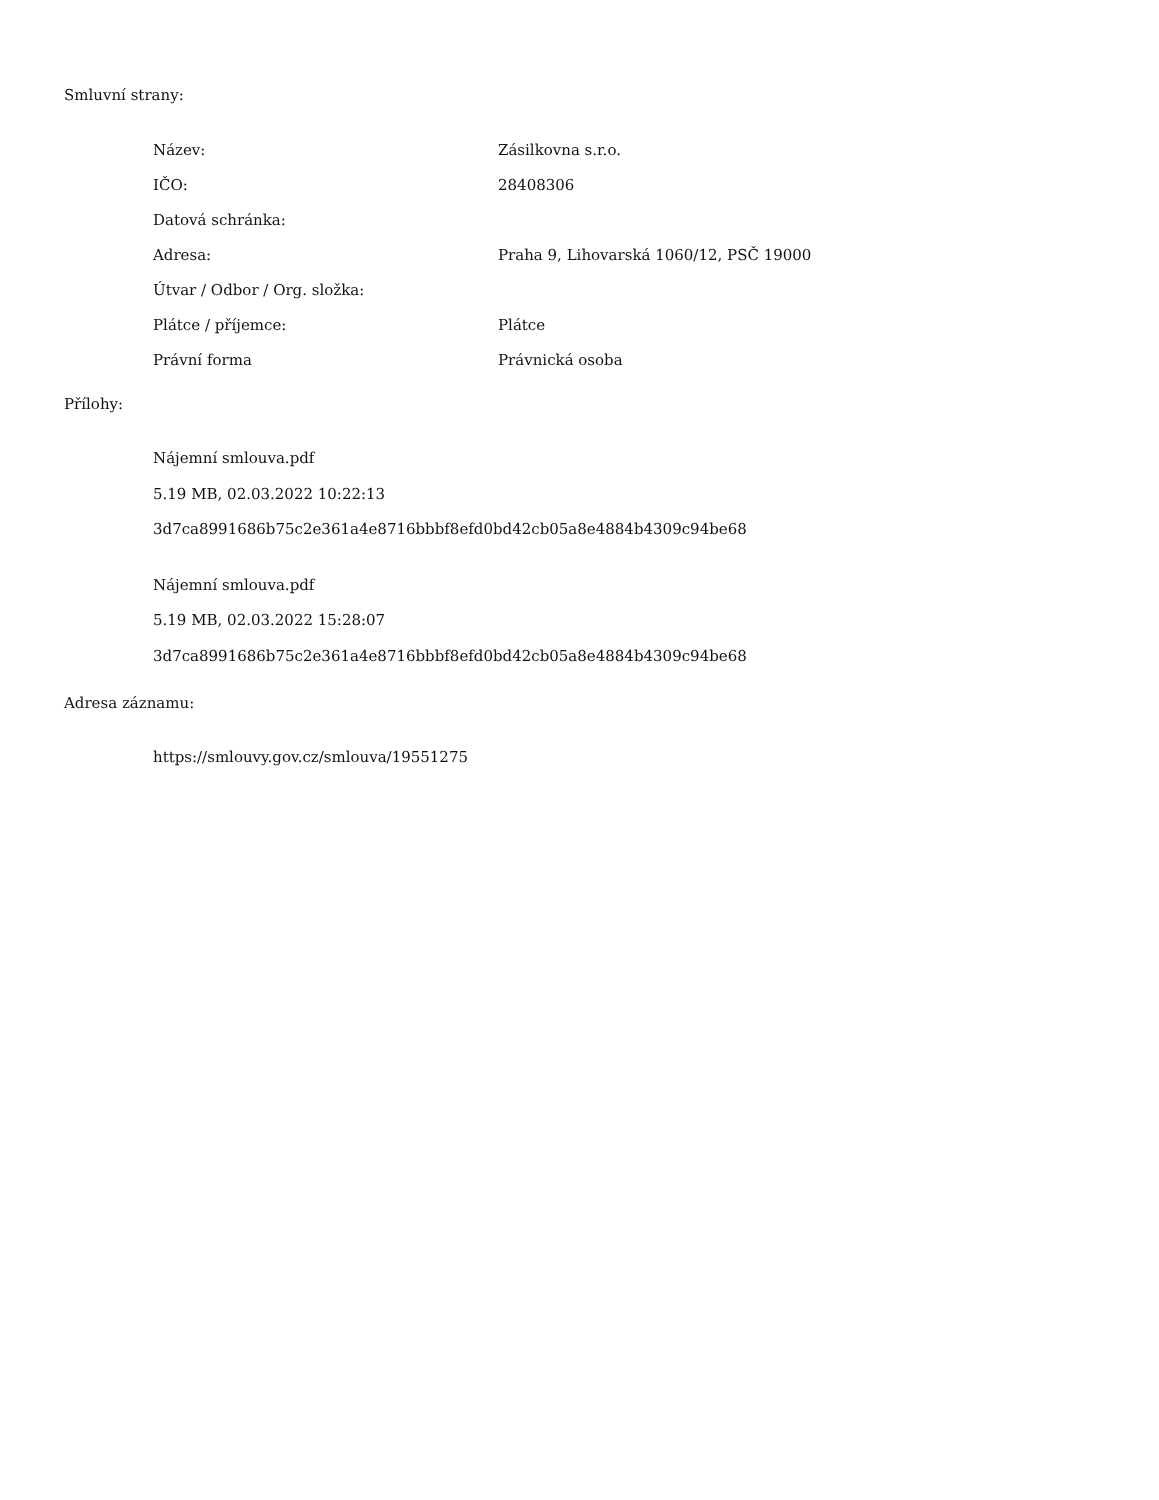Smluvní strany:
| Název: | Zásilkovna s.r.o. |
| IČO: | 28408306 |
| Datová schránka: | |
| Adresa: | Praha 9, Lihovarská 1060/12, PSČ 19000 |
| Útvar / Odbor / Org. složka: | |
| Plátce / příjemce: | Plátce |
| Právní forma | Právnická osoba |
Přílohy:
Nájemní smlouva.pdf
5.19 MB, 02.03.2022 10:22:13
3d7ca8991686b75c2e361a4e8716bbbf8efd0bd42cb05a8e4884b4309c94be68
Nájemní smlouva.pdf
5.19 MB, 02.03.2022 15:28:07
3d7ca8991686b75c2e361a4e8716bbbf8efd0bd42cb05a8e4884b4309c94be68
Adresa záznamu:
https://smlouvy.gov.cz/smlouva/19551275